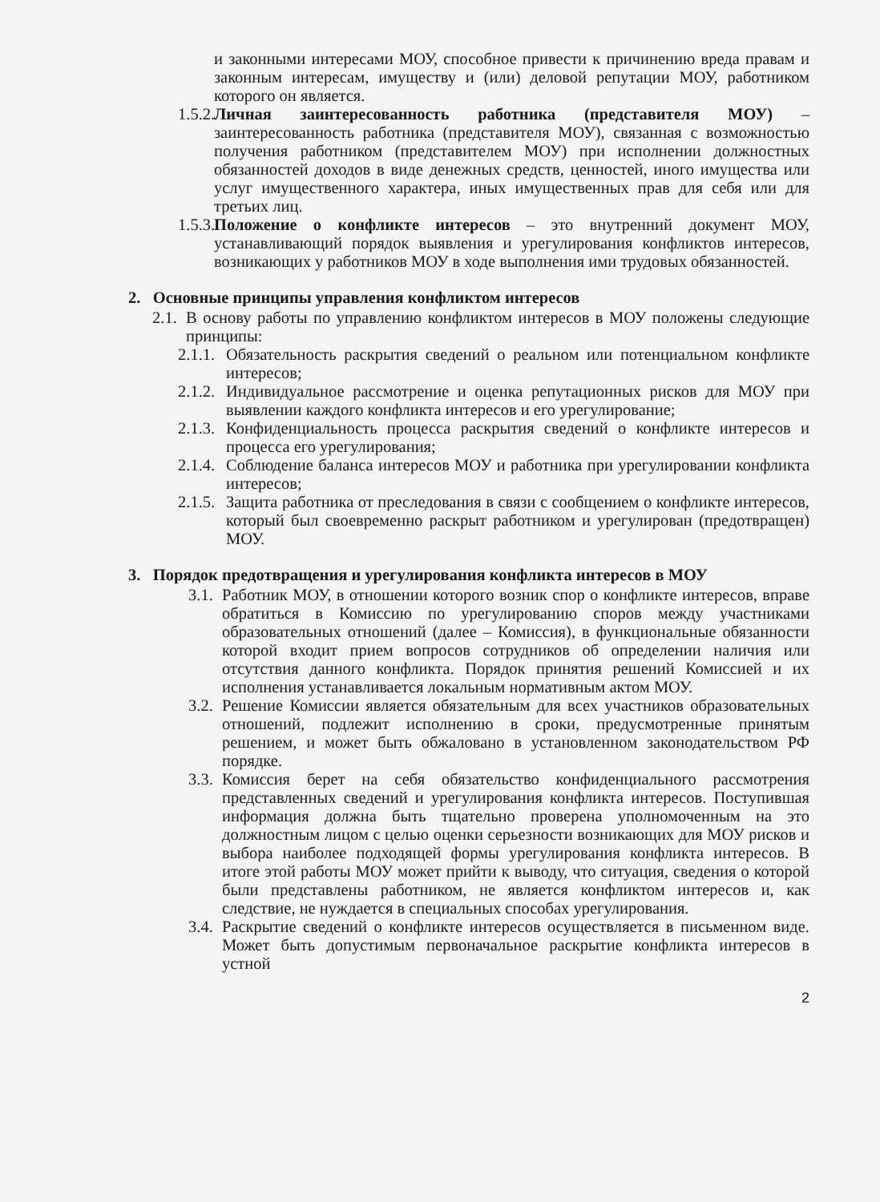и законными интересами МОУ, способное привести к причинению вреда правам и законным интересам, имуществу и (или) деловой репутации МОУ, работником которого он является.
1.5.2.
Личная заинтересованность работника (представителя МОУ) – заинтересованность работника (представителя МОУ), связанная с возможностью получения работником (представителем МОУ) при исполнении должностных обязанностей доходов в виде денежных средств, ценностей, иного имущества или услуг имущественного характера, иных имущественных прав для себя или для третьих лиц.
1.5.3.
Положение о конфликте интересов – это внутренний документ МОУ, устанавливающий порядок выявления и урегулирования конфликтов интересов, возникающих у работников МОУ в ходе выполнения ими трудовых обязанностей.
2. Основные принципы управления конфликтом интересов
2.1.
В основу работы по управлению конфликтом интересов в МОУ положены следующие принципы:
2.1.1.
Обязательность раскрытия сведений о реальном или потенциальном конфликте интересов;
2.1.2.
Индивидуальное рассмотрение и оценка репутационных рисков для МОУ при выявлении каждого конфликта интересов и его урегулирование;
2.1.3.
Конфиденциальность процесса раскрытия сведений о конфликте интересов и процесса его урегулирования;
2.1.4.
Соблюдение баланса интересов МОУ и работника при урегулировании конфликта интересов;
2.1.5.
Защита работника от преследования в связи с сообщением о конфликте интересов, который был своевременно раскрыт работником и урегулирован (предотвращен) МОУ.
3. Порядок предотвращения и урегулирования конфликта интересов в МОУ
3.1.
Работник МОУ, в отношении которого возник спор о конфликте интересов, вправе обратиться в Комиссию по урегулированию споров между участниками образовательных отношений (далее – Комиссия), в функциональные обязанности которой входит прием вопросов сотрудников об определении наличия или отсутствия данного конфликта. Порядок принятия решений Комиссией и их исполнения устанавливается локальным нормативным актом МОУ.
3.2.
Решение Комиссии является обязательным для всех участников образовательных отношений, подлежит исполнению в сроки, предусмотренные принятым решением, и может быть обжаловано в установленном законодательством РФ порядке.
3.3.
Комиссия берет на себя обязательство конфиденциального рассмотрения представленных сведений и урегулирования конфликта интересов. Поступившая информация должна быть тщательно проверена уполномоченным на это должностным лицом с целью оценки серьезности возникающих для МОУ рисков и выбора наиболее подходящей формы урегулирования конфликта интересов. В итоге этой работы МОУ может прийти к выводу, что ситуация, сведения о которой были представлены работником, не является конфликтом интересов и, как следствие, не нуждается в специальных способах урегулирования.
3.4.
Раскрытие сведений о конфликте интересов осуществляется в письменном виде. Может быть допустимым первоначальное раскрытие конфликта интересов в устной
2